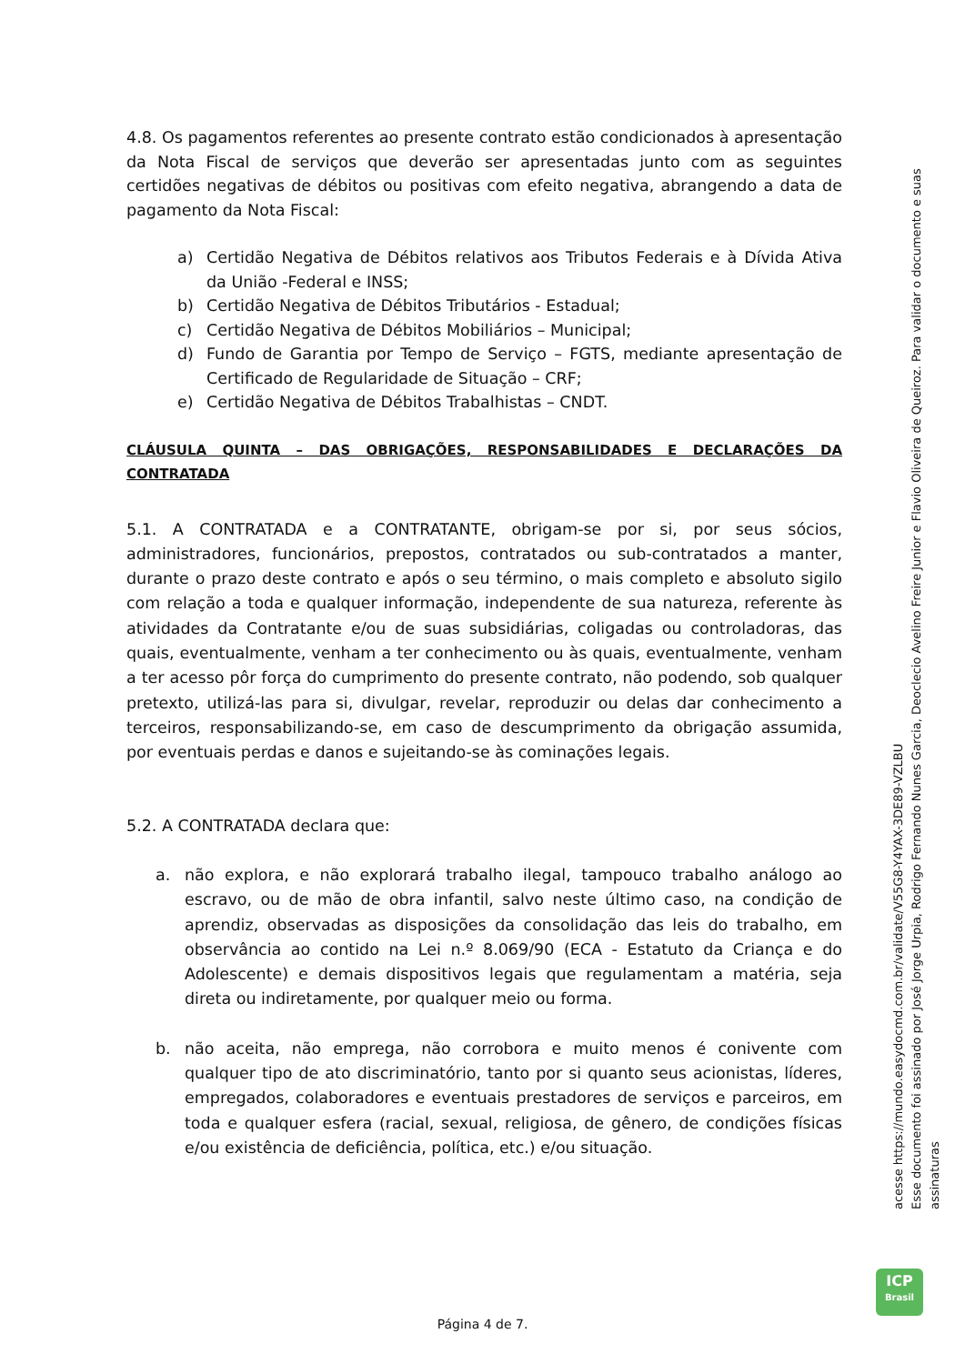4.8. Os pagamentos referentes ao presente contrato estão condicionados à apresentação da Nota Fiscal de serviços que deverão ser apresentadas junto com as seguintes certidões negativas de débitos ou positivas com efeito negativa, abrangendo a data de pagamento da Nota Fiscal:
a) Certidão Negativa de Débitos relativos aos Tributos Federais e à Dívida Ativa da União -Federal e INSS;
b) Certidão Negativa de Débitos Tributários - Estadual;
c) Certidão Negativa de Débitos Mobiliários – Municipal;
d) Fundo de Garantia por Tempo de Serviço – FGTS, mediante apresentação de Certificado de Regularidade de Situação – CRF;
e) Certidão Negativa de Débitos Trabalhistas – CNDT.
CLÁUSULA QUINTA – DAS OBRIGAÇÕES, RESPONSABILIDADES E DECLARAÇÕES DA CONTRATADA
5.1. A CONTRATADA e a CONTRATANTE, obrigam-se por si, por seus sócios, administradores, funcionários, prepostos, contratados ou sub-contratados a manter, durante o prazo deste contrato e após o seu término, o mais completo e absoluto sigilo com relação a toda e qualquer informação, independente de sua natureza, referente às atividades da Contratante e/ou de suas subsidiárias, coligadas ou controladoras, das quais, eventualmente, venham a ter conhecimento ou às quais, eventualmente, venham a ter acesso pôr força do cumprimento do presente contrato, não podendo, sob qualquer pretexto, utilizá-las para si, divulgar, revelar, reproduzir ou delas dar conhecimento a terceiros, responsabilizando-se, em caso de descumprimento da obrigação assumida, por eventuais perdas e danos e sujeitando-se às cominações legais.
5.2. A CONTRATADA declara que:
a. não explora, e não explorará trabalho ilegal, tampouco trabalho análogo ao escravo, ou de mão de obra infantil, salvo neste último caso, na condição de aprendiz, observadas as disposições da consolidação das leis do trabalho, em observância ao contido na Lei n.º 8.069/90 (ECA - Estatuto da Criança e do Adolescente) e demais dispositivos legais que regulamentam a matéria, seja direta ou indiretamente, por qualquer meio ou forma.
b. não aceita, não emprega, não corrobora e muito menos é conivente com qualquer tipo de ato discriminatório, tanto por si quanto seus acionistas, líderes, empregados, colaboradores e eventuais prestadores de serviços e parceiros, em toda e qualquer esfera (racial, sexual, religiosa, de gênero, de condições físicas e/ou existência de deficiência, política, etc.) e/ou situação.
acesse https://mundo.easydocmd.com.br/validate/V55G8-Y4YAX-3DE89-VZLBU
Esse documento foi assinado por José Jorge Urpia, Rodrigo Fernando Nunes Garcia, Deoclecio Avelino Freire Junior e Flavio Oliveira de Queiroz. Para validar o documento e suas assinaturas
ICP
Brasil
Página 4 de 7.